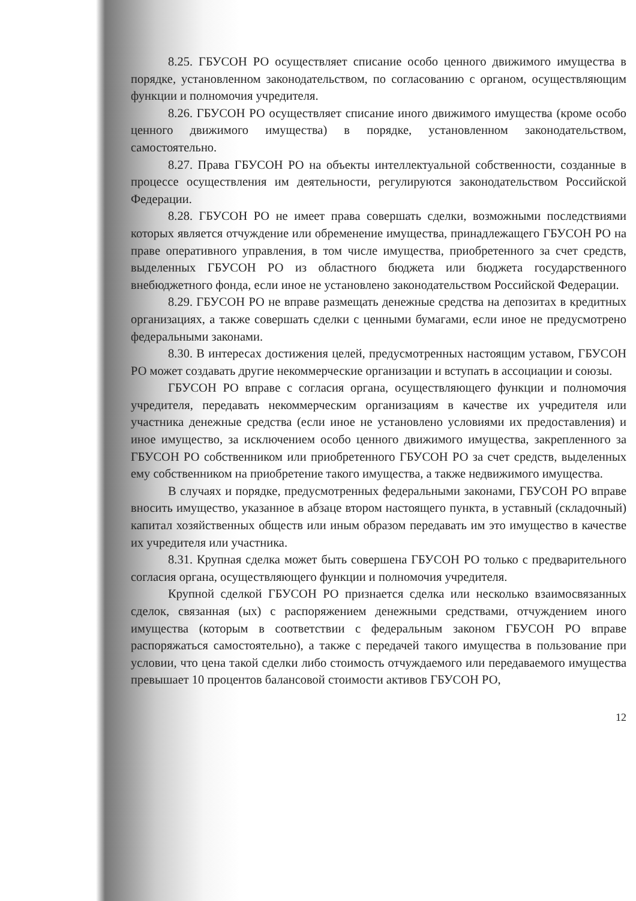8.25. ГБУСОН РО осуществляет списание особо ценного движимого имущества в порядке, установленном законодательством, по согласованию с органом, осуществляющим функции и полномочия учредителя.
8.26. ГБУСОН РО осуществляет списание иного движимого имущества (кроме особо ценного движимого имущества) в порядке, установленном законодательством, самостоятельно.
8.27. Права ГБУСОН РО на объекты интеллектуальной собственности, созданные в процессе осуществления им деятельности, регулируются законодательством Российской Федерации.
8.28. ГБУСОН РО не имеет права совершать сделки, возможными последствиями которых является отчуждение или обременение имущества, принадлежащего ГБУСОН РО на праве оперативного управления, в том числе имущества, приобретенного за счет средств, выделенных ГБУСОН РО из областного бюджета или бюджета государственного внебюджетного фонда, если иное не установлено законодательством Российской Федерации.
8.29. ГБУСОН РО не вправе размещать денежные средства на депозитах в кредитных организациях, а также совершать сделки с ценными бумагами, если иное не предусмотрено федеральными законами.
8.30. В интересах достижения целей, предусмотренных настоящим уставом, ГБУСОН РО может создавать другие некоммерческие организации и вступать в ассоциации и союзы.
ГБУСОН РО вправе с согласия органа, осуществляющего функции и полномочия учредителя, передавать некоммерческим организациям в качестве их учредителя или участника денежные средства (если иное не установлено условиями их предоставления) и иное имущество, за исключением особо ценного движимого имущества, закрепленного за ГБУСОН РО собственником или приобретенного ГБУСОН РО за счет средств, выделенных ему собственником на приобретение такого имущества, а также недвижимого имущества.
В случаях и порядке, предусмотренных федеральными законами, ГБУСОН РО вправе вносить имущество, указанное в абзаце втором настоящего пункта, в уставный (складочный) капитал хозяйственных обществ или иным образом передавать им это имущество в качестве их учредителя или участника.
8.31. Крупная сделка может быть совершена ГБУСОН РО только с предварительного согласия органа, осуществляющего функции и полномочия учредителя.
Крупной сделкой ГБУСОН РО признается сделка или несколько взаимосвязанных сделок, связанная (ых) с распоряжением денежными средствами, отчуждением иного имущества (которым в соответствии с федеральным законом ГБУСОН РО вправе распоряжаться самостоятельно), а также с передачей такого имущества в пользование при условии, что цена такой сделки либо стоимость отчуждаемого или передаваемого имущества превышает 10 процентов балансовой стоимости активов ГБУСОН РО,
12